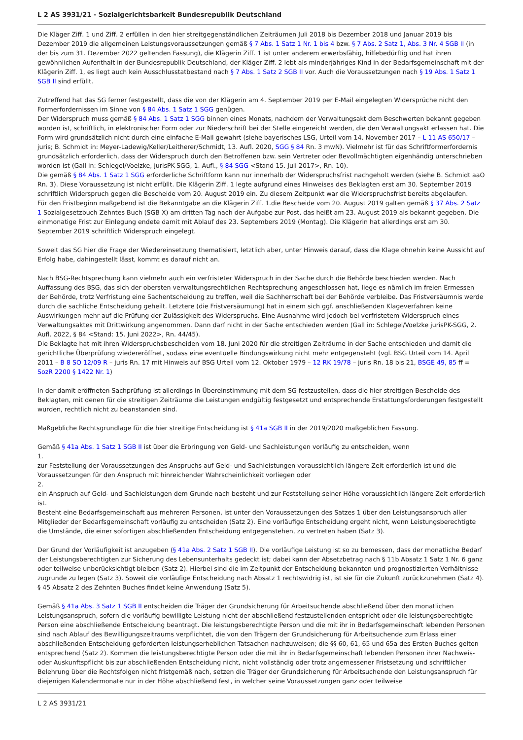L 2 AS 3931/21 - Sozialgerichtsbarkeit Bundesrepublik Deutschland
Die Kläger Ziff. 1 und Ziff. 2 erfüllen in den hier streitgegenständlichen Zeiträumen Juli 2018 bis Dezember 2018 und Januar 2019 bis Dezember 2019 die allgemeinen Leistungsvoraussetzungen gemäß § 7 Abs. 1 Satz 1 Nr. 1 bis 4 bzw. § 7 Abs. 2 Satz 1, Abs. 3 Nr. 4 SGB II (in der bis zum 31. Dezember 2022 geltenden Fassung), die Klägerin Ziff. 1 ist unter anderem erwerbsfähig, hilfebedürftig und hat ihren gewöhnlichen Aufenthalt in der Bundesrepublik Deutschland, der Kläger Ziff. 2 lebt als minderjähriges Kind in der Bedarfsgemeinschaft mit der Klägerin Ziff. 1, es liegt auch kein Ausschlusstatbestand nach § 7 Abs. 1 Satz 2 SGB II vor. Auch die Voraussetzungen nach § 19 Abs. 1 Satz 1 SGB II sind erfüllt.
Zutreffend hat das SG ferner festgestellt, dass die von der Klägerin am 4. September 2019 per E-Mail eingelegten Widersprüche nicht den Formerfordernissen im Sinne von § 84 Abs. 1 Satz 1 SGG genügen.
Der Widerspruch muss gemäß § 84 Abs. 1 Satz 1 SGG binnen eines Monats, nachdem der Verwaltungsakt dem Beschwerten bekannt gegeben worden ist, schriftlich, in elektronischer Form oder zur Niederschrift bei der Stelle eingereicht werden, die den Verwaltungsakt erlassen hat. Die Form wird grundsätzlich nicht durch eine einfache E-Mail gewahrt (siehe bayerisches LSG, Urteil vom 14. November 2017 – L 11 AS 650/17 – juris; B. Schmidt in: Meyer-Ladewig/Keller/Leitherer/Schmidt, 13. Aufl. 2020, SGG § 84 Rn. 3 mwN). Vielmehr ist für das Schriftformerfordernis grundsätzlich erforderlich, dass der Widerspruch durch den Betroffenen bzw. sein Vertreter oder Bevollmächtigten eigenhändig unterschrieben worden ist (Gall in: Schlegel/Voelzke, jurisPK-SGG, 1. Aufl., § 84 SGG <Stand 15. Juli 2017>, Rn. 10).
Die gemäß § 84 Abs. 1 Satz 1 SGG erforderliche Schriftform kann nur innerhalb der Widerspruchsfrist nachgeholt werden (siehe B. Schmidt aaO Rn. 3). Diese Voraussetzung ist nicht erfüllt. Die Klägerin Ziff. 1 legte aufgrund eines Hinweises des Beklagten erst am 30. September 2019 schriftlich Widerspruch gegen die Bescheide vom 20. August 2019 ein. Zu diesem Zeitpunkt war die Widerspruchsfrist bereits abgelaufen.
Für den Fristbeginn maßgebend ist die Bekanntgabe an die Klägerin Ziff. 1.die Bescheide vom 20. August 2019 galten gemäß § 37 Abs. 2 Satz 1 Sozialgesetzbuch Zehntes Buch (SGB X) am dritten Tag nach der Aufgabe zur Post, das heißt am 23. August 2019 als bekannt gegeben. Die einmonatige Frist zur Einlegung endete damit mit Ablauf des 23. Septembers 2019 (Montag). Die Klägerin hat allerdings erst am 30. September 2019 schriftlich Widerspruch eingelegt.
Soweit das SG hier die Frage der Wiedereinsetzung thematisiert, letztlich aber, unter Hinweis darauf, dass die Klage ohnehin keine Aussicht auf Erfolg habe, dahingestellt lässt, kommt es darauf nicht an.
Nach BSG-Rechtsprechung kann vielmehr auch ein verfristeter Widerspruch in der Sache durch die Behörde beschieden werden. Nach Auffassung des BSG, das sich der obersten verwaltungsrechtlichen Rechtsprechung angeschlossen hat, liege es nämlich im freien Ermessen der Behörde, trotz Verfristung eine Sachentscheidung zu treffen, weil die Sachherrschaft bei der Behörde verbleibe. Das Fristversäumnis werde durch die sachliche Entscheidung geheilt. Letztere (die Fristversäumung) hat in einem sich ggf. anschließenden Klageverfahren keine Auswirkungen mehr auf die Prüfung der Zulässigkeit des Widerspruchs. Eine Ausnahme wird jedoch bei verfristetem Widerspruch eines Verwaltungsaktes mit Drittwirkung angenommen. Dann darf nicht in der Sache entschieden werden (Gall in: Schlegel/Voelzke jurisPK-SGG, 2. Aufl. 2022, § 84 <Stand: 15. Juni 2022>, Rn. 44/45).
Die Beklagte hat mit ihren Widerspruchsbescheiden vom 18. Juni 2020 für die streitigen Zeiträume in der Sache entschieden und damit die gerichtliche Überprüfung wiedereröffnet, sodass eine eventuelle Bindungswirkung nicht mehr entgegensteht (vgl. BSG Urteil vom 14. April 2011 – B 8 SO 12/09 R – juris Rn. 17 mit Hinweis auf BSG Urteil vom 12. Oktober 1979 – 12 RK 19/78 – juris Rn. 18 bis 21, BSGE 49, 85 ff = SozR 2200 § 1422 Nr. 1)
In der damit eröffneten Sachprüfung ist allerdings in Übereinstimmung mit dem SG festzustellen, dass die hier streitigen Bescheide des Beklagten, mit denen für die streitigen Zeiträume die Leistungen endgültig festgesetzt und entsprechende Erstattungsforderungen festgestellt wurden, rechtlich nicht zu beanstanden sind.
Maßgebliche Rechtsgrundlage für die hier streitige Entscheidung ist § 41a SGB II in der 2019/2020 maßgeblichen Fassung.
Gemäß § 41a Abs. 1 Satz 1 SGB II ist über die Erbringung von Geld- und Sachleistungen vorläufig zu entscheiden, wenn
1.
zur Feststellung der Voraussetzungen des Anspruchs auf Geld- und Sachleistungen voraussichtlich längere Zeit erforderlich ist und die Voraussetzungen für den Anspruch mit hinreichender Wahrscheinlichkeit vorliegen oder
2.
ein Anspruch auf Geld- und Sachleistungen dem Grunde nach besteht und zur Feststellung seiner Höhe voraussichtlich längere Zeit erforderlich ist.
Besteht eine Bedarfsgemeinschaft aus mehreren Personen, ist unter den Voraussetzungen des Satzes 1 über den Leistungsanspruch aller Mitglieder der Bedarfsgemeinschaft vorläufig zu entscheiden (Satz 2). Eine vorläufige Entscheidung ergeht nicht, wenn Leistungsberechtigte die Umstände, die einer sofortigen abschließenden Entscheidung entgegenstehen, zu vertreten haben (Satz 3).
Der Grund der Vorläufigkeit ist anzugeben (§ 41a Abs. 2 Satz 1 SGB II). Die vorläufige Leistung ist so zu bemessen, dass der monatliche Bedarf der Leistungsberechtigten zur Sicherung des Lebensunterhalts gedeckt ist; dabei kann der Absetzbetrag nach § 11b Absatz 1 Satz 1 Nr. 6 ganz oder teilweise unberücksichtigt bleiben (Satz 2). Hierbei sind die im Zeitpunkt der Entscheidung bekannten und prognostizierten Verhältnisse zugrunde zu legen (Satz 3). Soweit die vorläufige Entscheidung nach Absatz 1 rechtswidrig ist, ist sie für die Zukunft zurückzunehmen (Satz 4). § 45 Absatz 2 des Zehnten Buches findet keine Anwendung (Satz 5).
Gemäß § 41a Abs. 3 Satz 1 SGB II entscheiden die Träger der Grundsicherung für Arbeitsuchende abschließend über den monatlichen Leistungsanspruch, sofern die vorläufig bewilligte Leistung nicht der abschließend festzustellenden entspricht oder die leistungsberechtigte Person eine abschließende Entscheidung beantragt. Die leistungsberechtigte Person und die mit ihr in Bedarfsgemeinschaft lebenden Personen sind nach Ablauf des Bewilligungszeitraums verpflichtet, die von den Trägern der Grundsicherung für Arbeitsuchende zum Erlass einer abschließenden Entscheidung geforderten leistungserheblichen Tatsachen nachzuweisen; die §§ 60, 61, 65 und 65a des Ersten Buches gelten entsprechend (Satz 2). Kommen die leistungsberechtigte Person oder die mit ihr in Bedarfsgemeinschaft lebenden Personen ihrer Nachweis- oder Auskunftspflicht bis zur abschließenden Entscheidung nicht, nicht vollständig oder trotz angemessener Fristsetzung und schriftlicher Belehrung über die Rechtsfolgen nicht fristgemäß nach, setzen die Träger der Grundsicherung für Arbeitsuchende den Leistungsanspruch für diejenigen Kalendermonate nur in der Höhe abschließend fest, in welcher seine Voraussetzungen ganz oder teilweise
L 2 AS 3931/21